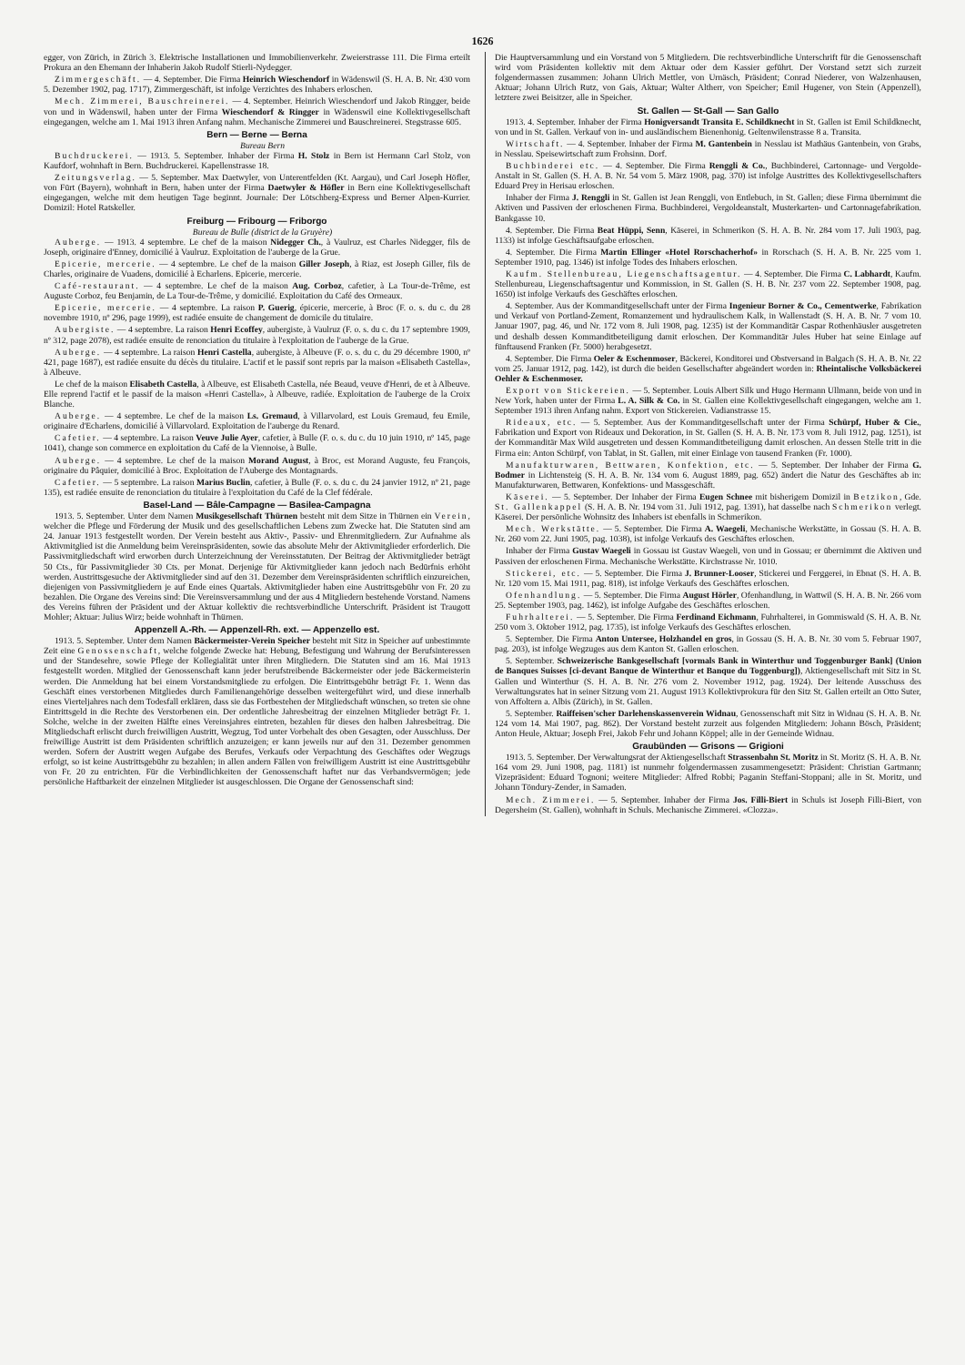1626
egger, von Zürich, in Zürich 3. Elektrische Installationen und Immobilienverkehr. Zweierstrasse 111. Die Firma erteilt Prokura an den Ehemann der Inhaberin Jakob Rudolf Stierli-Nydegger.
Zimmergeschäft. — 4. September. Die Firma Heinrich Wieschendorf in Wädenswil (S. H. A. B. Nr. 430 vom 5. Dezember 1902, pag. 1717), Zimmergeschäft, ist infolge Verzichtes des Inhabers erloschen.
Mech. Zimmerei, Bauschreinerei. — 4. September. Heinrich Wieschendorf und Jakob Ringger, beide von und in Wädenswil, haben unter der Firma Wieschendorf & Ringger in Wädenswil eine Kollektivgesellschaft eingegangen, welche am 1. Mai 1913 ihren Anfang nahm. Mechanische Zimmerei und Bauschreinerei. Stegstrasse 605.
Bern — Berne — Berna
Bureau Bern
Buchdruckerei. — 1913. 5. September. Inhaber der Firma H. Stolz in Bern ist Hermann Carl Stolz, von Kaufdorf, wohnhaft in Bern. Buchdruckerei. Kapellenstrasse 18.
Zeitungsverlag. — 5. September. Max Daetwyler, von Unterentfelden (Kt. Aargau), und Carl Joseph Höfler, von Fürt (Bayern), wohnhaft in Bern, haben unter der Firma Daetwyler & Höfler in Bern eine Kollektivgesellschaft eingegangen, welche mit dem heutigen Tage beginnt. Journale: Der Lötschberg-Express und Berner Alpen-Kurrier. Domizil: Hotel Ratskeller.
Freiburg — Fribourg — Friborgo
Bureau de Bulle (district de la Gruyère)
Auberge. — 1913. 4 septembre. Le chef de la maison Nidegger Ch., à Vaulruz, est Charles Nidegger, fils de Joseph, originaire d'Enney, domicilié à Vaulruz. Exploitation de l'auberge de la Grue.
Epicerie, mercerie. — 4 septembre. Le chef de la maison Giller Joseph, à Riaz, est Joseph Giller, fils de Charles, originaire de Vuadens, domicilié à Echarlens. Epicerie, mercerie.
Café-restaurant. — 4 septembre. Le chef de la maison Aug. Corboz, cafetier, à La Tour-de-Trême, est Auguste Corboz, feu Benjamin, de La Tour-de-Trême, y domicilié. Exploitation du Café des Ormeaux.
Epicerie, mercerie. — 4 septembre. La raison P. Guerig, épicerie, mercerie, à Broc (F. o. s. du c. du 28 novembre 1910, nº 296, page 1999), est radiée ensuite de changement de domicile du titulaire.
Aubergiste. — 4 septembre. La raison Henri Ecoffey, aubergiste, à Vaulruz (F. o. s. du c. du 17 septembre 1909, nº 312, page 2078), est radiée ensuite de renonciation du titulaire à l'exploitation de l'auberge de la Grue.
Auberge. — 4 septembre. La raison Henri Castella, aubergiste, à Albeuve (F. o. s. du c. du 29 décembre 1900, nº 421, page 1687), est radiée ensuite du décès du titulaire. L'actif et le passif sont repris par la maison «Elisabeth Castella», à Albeuve.
Le chef de la maison Elisabeth Castella, à Albeuve, est Elisabeth Castella, née Beaud, veuve d'Henri, de et à Albeuve. Elle reprend l'actif et le passif de la maison «Henri Castella», à Albeuve, radiée. Exploitation de l'auberge de la Croix Blanche.
Auberge. — 4 septembre. Le chef de la maison Ls. Gremaud, à Villarvolard, est Louis Gremaud, feu Emile, originaire d'Echarlens, domicilié à Villarvolard. Exploitation de l'auberge du Renard.
Cafetier. — 4 septembre. La raison Veuve Julie Ayer, cafetier, à Bulle (F. o. s. du c. du 10 juin 1910, nº 145, page 1041), change son commerce en exploitation du Café de la Viennoise, à Bulle.
Auberge. — 4 septembre. Le chef de la maison Morand August, à Broc, est Morand Auguste, feu François, originaire du Pâquier, domicilié à Broc. Exploitation de l'Auberge des Montagnards.
Cafetier. — 5 septembre. La raison Marius Buclin, cafetier, à Bulle (F. o. s. du c. du 24 janvier 1912, nº 21, page 135), est radiée ensuite de renonciation du titulaire à l'exploitation du Café de la Clef fédérale.
Basel-Land — Bâle-Campagne — Basilea-Campagna
1913. 5. September. Unter dem Namen Musikgesellschaft Thürnen besteht mit dem Sitze in Thürnen ein Verein, welcher die Pflege und Förderung der Musik und des gesellschaftlichen Lebens zum Zwecke hat. Die Statuten sind am 24. Januar 1913 festgestellt worden. Der Verein besteht aus Aktiv-, Passiv- und Ehrenmitgliedern. Zur Aufnahme als Aktivmitglied ist die Anmeldung beim Vereinspräsidenten, sowie das absolute Mehr der Aktivmitglieder erforderlich. Die Passivmitgliedschaft wird erworben durch Unterzeichnung der Vereinsstatuten. Der Beitrag der Aktivmitglieder beträgt 50 Cts., für Passivmitglieder 30 Cts. per Monat. Derjenige für Aktivmitglieder kann jedoch nach Bedürfnis erhöht werden. Austrittsgesuche der Aktivmitglieder sind auf den 31. Dezember dem Vereinspräsidenten schriftlich einzureichen, diejenigen von Passivmitgliedern je auf Ende eines Quartals. Aktivmitglieder haben eine Austrittsgebühr von Fr. 20 zu bezahlen. Die Organe des Vereins sind: Die Vereinsversammlung und der aus 4 Mitgliedern bestehende Vorstand. Namens des Vereins führen der Präsident und der Aktuar kollektiv die rechtsverbindliche Unterschrift. Präsident ist Traugott Mohler; Aktuar: Julius Wirz; beide wohnhaft in Thürnen.
Appenzell A.-Rh. — Appenzell-Rh. ext. — Appenzello est.
1913. 5. September. Unter dem Namen Bäckermeister-Verein Speicher besteht mit Sitz in Speicher auf unbestimmte Zeit eine Genossenschaft, welche folgende Zwecke hat: Hebung, Befestigung und Wahrung der Berufsinteressen und der Standesehre, sowie Pflege der Kollegialität unter ihren Mitgliedern. Die Statuten sind am 16. Mai 1913 festgestellt worden. Mitglied der Genossenschaft kann jeder berufstreibende Bäckermeister oder jede Bäckermeisterin werden. Die Anmeldung hat bei einem Vorstandsmitgliede zu erfolgen. Die Eintrittsgebühr beträgt Fr. 1. Wenn das Geschäft eines verstorbenen Mitgliedes durch Familienangehörige desselben weitergeführt wird, und diese innerhalb eines Vierteljahres nach dem Todesfall erklären, dass sie das Fortbestehen der Mitgliedschaft wünschen, so treten sie ohne Eintrittsgeld in die Rechte des Verstorbenen ein. Der ordentliche Jahresbeitrag der einzelnen Mitglieder beträgt Fr. 1. Solche, welche in der zweiten Hälfte eines Vereinsjahres eintreten, bezahlen für dieses den halben Jahresbeitrag. Die Mitgliedschaft erlischt durch freiwilligen Austritt, Wegzug, Tod unter Vorbehalt des oben Gesagten, oder Ausschluss. Der freiwillige Austritt ist dem Präsidenten schriftlich anzuzeigen; er kann jeweils nur auf den 31. Dezember genommen werden. Sofern der Austritt wegen Aufgabe des Berufes, Verkaufs oder Verpachtung des Geschäftes oder Wegzugs erfolgt, so ist keine Austrittsgebühr zu bezahlen; in allen andern Fällen von freiwilligem Austritt ist eine Austrittsgebühr von Fr. 20 zu entrichten. Für die Verbindlichkeiten der Genossenschaft haftet nur das Verbandsvermögen; jede persönliche Haftbarkeit der einzelnen Mitglieder ist ausgeschlossen. Die Organe der Genossenschaft sind:
Die Hauptversammlung und ein Vorstand von 5 Mitgliedern. Die rechtsverbindliche Unterschrift für die Genossenschaft wird vom Präsidenten kollektiv mit dem Aktuar oder dem Kassier geführt. Der Vorstand setzt sich zurzeit folgendermassen zusammen: Johann Ulrich Mettler, von Urnäsch, Präsident; Conrad Niederer, von Walzenhausen, Aktuar; Johann Ulrich Rutz, von Gais, Aktuar; Walter Altherr, von Speicher; Emil Hugener, von Stein (Appenzell), letztere zwei Beisitzer, alle in Speicher.
St. Gallen — St-Gall — San Gallo
1913. 4. September. Inhaber der Firma Honigversandt Transita E. Schildknecht in St. Gallen ist Emil Schildknecht, von und in St. Gallen. Verkauf von in- und ausländischem Bienenhonig. Geltenwilenstrasse 8 a. Transita.
Wirtschaft. — 4. September. Inhaber der Firma M. Gantenbein in Nesslau ist Mathäus Gantenbein, von Grabs, in Nesslau. Speisewirtschaft zum Frohsinn. Dorf.
Buchbinderei etc. — 4. September. Die Firma Renggli & Co., Buchbinderei, Cartonnage- und Vergolde-Anstalt in St. Gallen (S. H. A. B. Nr. 54 vom 5. März 1908, pag. 370) ist infolge Austrittes des Kollektivgesellschafters Eduard Prey in Herisau erloschen.
Inhaber der Firma J. Renggli in St. Gallen ist Jean Renggli, von Entlebuch, in St. Gallen; diese Firma übernimmt die Aktiven und Passiven der erloschenen Firma. Buchbinderei, Vergoldeanstalt, Musterkarten- und Cartonnagefabrikation. Bankgasse 10.
4. September. Die Firma Beat Hüppi, Senn, Käserei, in Schmerikon (S. H. A. B. Nr. 284 vom 17. Juli 1903, pag. 1133) ist infolge Geschäftsaufgabe erloschen.
4. September. Die Firma Martin Ellinger «Hotel Rorschacherhof» in Rorschach (S. H. A. B. Nr. 225 vom 1. September 1910, pag. 1346) ist infolge Todes des Inhabers erloschen.
Kaufm. Stellenbureau, Liegenschaftsagentur. — 4. September. Die Firma C. Labhardt, Kaufm. Stellenbureau, Liegenschaftsagentur und Kommission, in St. Gallen (S. H. B. Nr. 237 vom 22. September 1908, pag. 1650) ist infolge Verkaufs des Geschäftes erloschen.
4. September. Aus der Kommanditgesellschaft unter der Firma Ingenieur Borner & Co., Cementwerke, Fabrikation und Verkauf von Portland-Zement, Romanzement und hydraulischem Kalk, in Wallenstadt (S. H. A. B. Nr. 7 vom 10. Januar 1907, pag. 46, und Nr. 172 vom 8. Juli 1908, pag. 1235) ist der Kommanditär Caspar Rothenhäusler ausgetreten und deshalb dessen Kommanditbeteiligung damit erloschen. Der Kommanditär Jules Huber hat seine Einlage auf fünftausend Franken (Fr. 5000) herabgesetzt.
4. September. Die Firma Oeler & Eschenmoser, Bäckerei, Konditorei und Obstversand in Balgach (S. H. A. B. Nr. 22 vom 25. Januar 1912, pag. 142), ist durch die beiden Gesellschafter abgeändert worden in: Rheintalische Volksbäckerei Oehler & Eschenmoser.
Export von Stickereien. — 5. September. Louis Albert Silk und Hugo Hermann Ullmann, beide von und in New York, haben unter der Firma L. A. Silk & Co. in St. Gallen eine Kollektivgesellschaft eingegangen, welche am 1. September 1913 ihren Anfang nahm. Export von Stickereien. Vadianstrasse 15.
Rideaux, etc. — 5. September. Aus der Kommanditgesellschaft unter der Firma Schürpf, Huber & Cie., Fabrikation und Export von Rideaux und Dekoration, in St. Gallen (S. H. A. B. Nr. 173 vom 8. Juli 1912, pag. 1251), ist der Kommanditär Max Wild ausgetreten und dessen Kommanditbeteiligung damit erloschen. An dessen Stelle tritt in die Firma ein: Anton Schürpf, von Tablat, in St. Gallen, mit einer Einlage von tausend Franken (Fr. 1000).
Manufakturwaren, Bettwaren, Konfektion, etc. — 5. September. Der Inhaber der Firma G. Bodmer in Lichtensteig (S. H. A. B. Nr. 134 vom 6. August 1889, pag. 652) ändert die Natur des Geschäftes ab in: Manufakturwaren, Bettwaren, Konfektions- und Massgeschäft.
Käserei. — 5. September. Der Inhaber der Firma Eugen Schnee mit bisherigem Domizil in Betzikon, Gde. St. Gallenkappel (S. H. A. B. Nr. 194 vom 31. Juli 1912, pag. 1391), hat dasselbe nach Schmerikon verlegt. Käserei. Der persönliche Wohnsitz des Inhabers ist ebenfalls in Schmerikon.
Mech. Werkstätte. — 5. September. Die Firma A. Waegeli, Mechanische Werkstätte, in Gossau (S. H. A. B. Nr. 260 vom 22. Juni 1905, pag. 1038), ist infolge Verkaufs des Geschäftes erloschen.
Inhaber der Firma Gustav Waegeli in Gossau ist Gustav Waegeli, von und in Gossau; er übernimmt die Aktiven und Passiven der erloschenen Firma. Mechanische Werkstätte. Kirchstrasse Nr. 1010.
Stickerei, etc. — 5. September. Die Firma J. Brunner-Looser, Stickerei und Ferggerei, in Ebnat (S. H. A. B. Nr. 120 vom 15. Mai 1911, pag. 818), ist infolge Verkaufs des Geschäftes erloschen.
Ofenhandlung. — 5. September. Die Firma August Hörler, Ofenhandlung, in Wattwil (S. H. A. B. Nr. 266 vom 25. September 1903, pag. 1462), ist infolge Aufgabe des Geschäftes erloschen.
Fuhrhalterei. — 5. September. Die Firma Ferdinand Eichmann, Fuhrhalterei, in Gommiswald (S. H. A. B. Nr. 250 vom 3. Oktober 1912, pag. 1735), ist infolge Verkaufs des Geschäftes erloschen.
5. September. Die Firma Anton Untersee, Holzhandel en gros, in Gossau (S. H. A. B. Nr. 30 vom 5. Februar 1907, pag. 203), ist infolge Wegzuges aus dem Kanton St. Gallen erloschen.
5. September. Schweizerische Bankgesellschaft [vormals Bank in Winterthur und Toggenburger Bank] (Union de Banques Suisses [ci-devant Banque de Winterthur et Banque du Toggenburg]), Aktiengesellschaft mit Sitz in St. Gallen und Winterthur (S. H. A. B. Nr. 276 vom 2. November 1912, pag. 1924). Der leitende Ausschuss des Verwaltungsrates hat in seiner Sitzung vom 21. August 1913 Kollektivprokura für den Sitz St. Gallen erteilt an Otto Suter, von Affoltern a. Albis (Zürich), in St. Gallen.
5. September. Raiffeisen'scher Darlehenskassenverein Widnau, Genossenschaft mit Sitz in Widnau (S. H. A. B. Nr. 124 vom 14. Mai 1907, pag. 862). Der Vorstand besteht zurzeit aus folgenden Mitgliedern: Johann Bösch, Präsident; Anton Heule, Aktuar; Joseph Frei, Jakob Fehr und Johann Köppel; alle in der Gemeinde Widnau.
Graubünden — Grisons — Grigioni
1913. 5. September. Der Verwaltungsrat der Aktiengesellschaft Strassenbahn St. Moritz in St. Moritz (S. H. A. B. Nr. 164 vom 29. Juni 1908, pag. 1181) ist nunmehr folgendermassen zusammengesetzt: Präsident: Christian Gartmann; Vizepräsident: Eduard Tognoni; weitere Mitglieder: Alfred Robbi; Paganin Steffani-Stoppani; alle in St. Moritz, und Johann Töndury-Zender, in Samaden.
Mech. Zimmerei. — 5. September. Inhaber der Firma Jos. Filli-Biert in Schuls ist Joseph Filli-Biert, von Degersheim (St. Gallen), wohnhaft in Schuls. Mechanische Zimmerei. «Clozza».